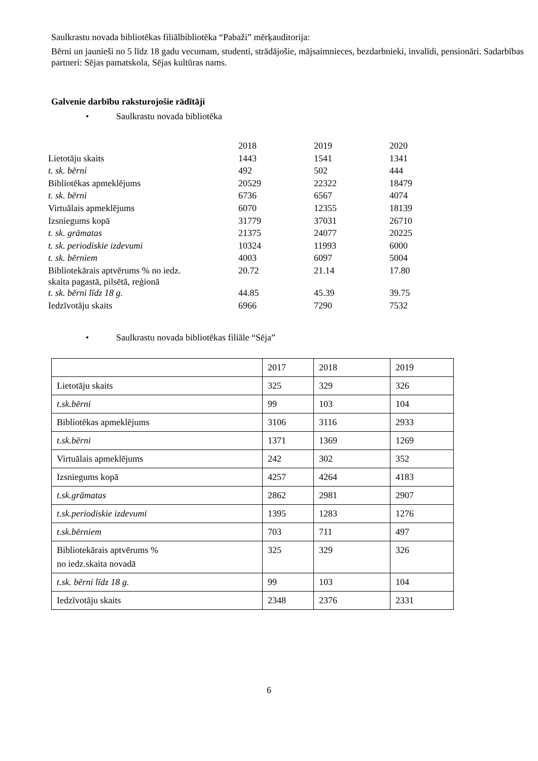Saulkrastu novada bibliotēkas filiālbibliotēka “Pabaži” mērķauditorija:
Bērni un jaunieši no 5 līdz 18 gadu vecumam, studenti, strādājošie, mājsaimnieces, bezdarbnieki, invalīdi, pensionāri. Sadarbības partneri: Sējas pamatskola, Sējas kultūras nams.
Galvenie darbību raksturojošie rādītāji
• Saulkrastu novada bibliotēka
| | 2018 | 2019 | 2020 |
| Lietotāju skaits | 1443 | 1541 | 1341 |
| t. sk. bērni | 492 | 502 | 444 |
| Bibliotēkas apmeklējums | 20529 | 22322 | 18479 |
| t. sk. bērni | 6736 | 6567 | 4074 |
| Virtuālais apmeklējums | 6070 | 12355 | 18139 |
| Izsniegums kopā | 31779 | 37031 | 26710 |
| t. sk. grāmatas | 21375 | 24077 | 20225 |
| t. sk. periodiskie izdevumi | 10324 | 11993 | 6000 |
| t. sk. bērniem | 4003 | 6097 | 5004 |
| Bibliotekārais aptvērums % no iedz. skaita pagastā, pilsētā, reģionā | 20.72 | 21.14 | 17.80 |
| t. sk. bērni līdz 18 g. | 44.85 | 45.39 | 39.75 |
| Iedzīvotāju skaits | 6966 | 7290 | 7532 |
• Saulkrastu novada bibliotēkas filiāle “Sēja”
| | 2017 | 2018 | 2019 |
| Lietotāju skaits | 325 | 329 | 326 |
| t.sk.bērni | 99 | 103 | 104 |
| Bibliotēkas apmeklējums | 3106 | 3116 | 2933 |
| t.sk.bērni | 1371 | 1369 | 1269 |
| Virtuālais apmeklējums | 242 | 302 | 352 |
| Izsniegums kopā | 4257 | 4264 | 4183 |
| t.sk.grāmatas | 2862 | 2981 | 2907 |
| t.sk.periodiskie izdevumi | 1395 | 1283 | 1276 |
| t.sk.bērniem | 703 | 711 | 497 |
| Bibliotekārais aptvērums % no iedz.skaita novadā | 325 | 329 | 326 |
| t.sk. bērni līdz 18 g. | 99 | 103 | 104 |
| Iedzīvotāju skaits | 2348 | 2376 | 2331 |
6